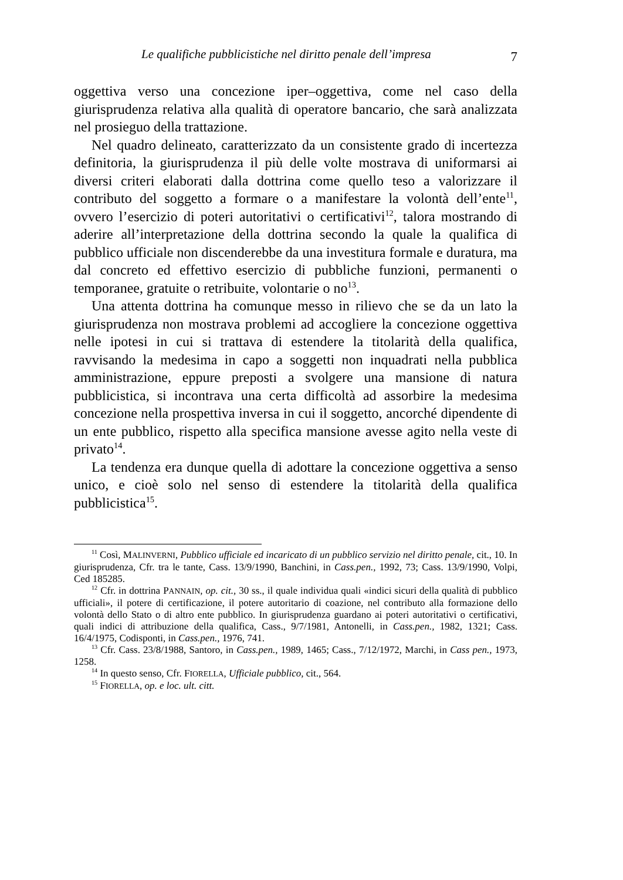Le qualifiche pubblicistiche nel diritto penale dell’impresa 7
oggettiva verso una concezione iper–oggettiva, come nel caso della giurisprudenza relativa alla qualità di operatore bancario, che sarà analizzata nel prosieguo della trattazione.
Nel quadro delineato, caratterizzato da un consistente grado di incertezza definitoria, la giurisprudenza il più delle volte mostrava di uniformarsi ai diversi criteri elaborati dalla dottrina come quello teso a valorizzare il contributo del soggetto a formare o a manifestare la volontà dell’ente<sup>11</sup>, ovvero l’esercizio di poteri autoritativi o certificativi<sup>12</sup>, talora mostrando di aderire all’interpretazione della dottrina secondo la quale la qualifica di pubblico ufficiale non discenderebbe da una investitura formale e duratura, ma dal concreto ed effettivo esercizio di pubbliche funzioni, permanenti o temporanee, gratuite o retribuite, volontarie o no<sup>13</sup>.
Una attenta dottrina ha comunque messo in rilievo che se da un lato la giurisprudenza non mostrava problemi ad accogliere la concezione oggettiva nelle ipotesi in cui si trattava di estendere la titolarità della qualifica, ravvisando la medesima in capo a soggetti non inquadrati nella pubblica amministrazione, eppure preposti a svolgere una mansione di natura pubblicistica, si incontrava una certa difficoltà ad assorbire la medesima concezione nella prospettiva inversa in cui il soggetto, ancorché dipendente di un ente pubblico, rispetto alla specifica mansione avesse agito nella veste di privato<sup>14</sup>.
La tendenza era dunque quella di adottare la concezione oggettiva a senso unico, e cioè solo nel senso di estendere la titolarità della qualifica pubblicistica<sup>15</sup>.
<sup>11</sup> Così, MALINVERNI, Pubblico ufficiale ed incaricato di un pubblico servizio nel diritto penale, cit., 10. In giurisprudenza, Cfr. tra le tante, Cass. 13/9/1990, Banchini, in Cass.pen., 1992, 73; Cass. 13/9/1990, Volpi, Ced 185285.
<sup>12</sup> Cfr. in dottrina PANNAIN, op. cit., 30 ss., il quale individua quali «indici sicuri della qualità di pubblico ufficiali», il potere di certificazione, il potere autoritario di coazione, nel contributo alla formazione dello volontà dello Stato o di altro ente pubblico. In giurisprudenza guardano ai poteri autoritativi o certificativi, quali indici di attribuzione della qualifica, Cass., 9/7/1981, Antonelli, in Cass.pen., 1982, 1321; Cass. 16/4/1975, Codisponti, in Cass.pen., 1976, 741.
<sup>13</sup> Cfr. Cass. 23/8/1988, Santoro, in Cass.pen., 1989, 1465; Cass., 7/12/1972, Marchi, in Cass pen., 1973, 1258.
<sup>14</sup> In questo senso, Cfr. FIORELLA, Ufficiale pubblico, cit., 564.
<sup>15</sup> FIORELLA, op. e loc. ult. citt.